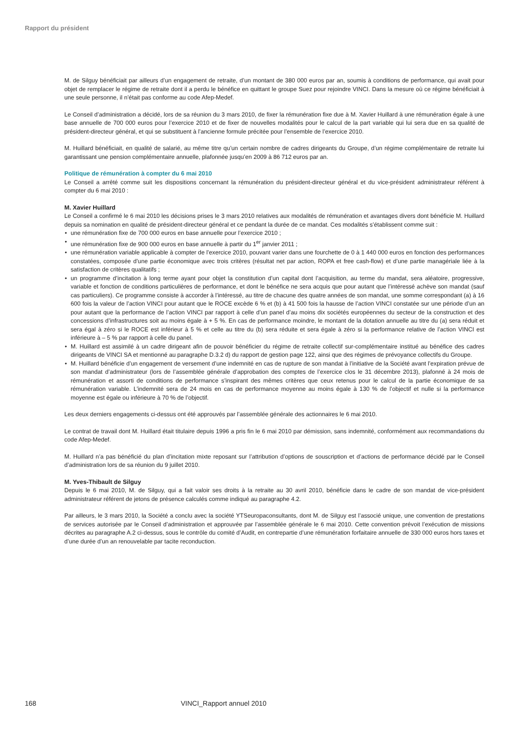Rapport du président
M. de Silguy bénéficiait par ailleurs d’un engagement de retraite, d’un montant de 380 000 euros par an, soumis à conditions de performance, qui avait pour objet de remplacer le régime de retraite dont il a perdu le bénéfice en quittant le groupe Suez pour rejoindre VINCI. Dans la mesure où ce régime bénéficiait à une seule personne, il n’était pas conforme au code Afep-Medef.
Le Conseil d’administration a décidé, lors de sa réunion du 3 mars 2010, de fixer la rémunération fixe due à M. Xavier Huillard à une rémunération égale à une base annuelle de 700 000 euros pour l’exercice 2010 et de fixer de nouvelles modalités pour le calcul de la part variable qui lui sera due en sa qualité de président-directeur général, et qui se substituent à l’ancienne formule précitée pour l’ensemble de l’exercice 2010.
M. Huillard bénéficiait, en qualité de salarié, au même titre qu’un certain nombre de cadres dirigeants du Groupe, d’un régime complémentaire de retraite lui garantissant une pension complémentaire annuelle, plafonnée jusqu’en 2009 à 86 712 euros par an.
Politique de rémunération à compter du 6 mai 2010
Le Conseil a arrêté comme suit les dispositions concernant la rémunération du président-directeur général et du vice-président administrateur référent à compter du 6 mai 2010 :
M. Xavier Huillard
Le Conseil a confirmé le 6 mai 2010 les décisions prises le 3 mars 2010 relatives aux modalités de rémunération et avantages divers dont bénéficie M. Huillard depuis sa nomination en qualité de président-directeur général et ce pendant la durée de ce mandat. Ces modalités s’établissent comme suit :
• une rémunération fixe de 700 000 euros en base annuelle pour l’exercice 2010 ;
• une rémunération fixe de 900 000 euros en base annuelle à partir du 1<sup>er</sup> janvier 2011 ;
• une rémunération variable applicable à compter de l’exercice 2010, pouvant varier dans une fourchette de 0 à 1 440 000 euros en fonction des performances constatées, composée d’une partie économique avec trois critères (résultat net par action, ROPA et free cash-flow) et d’une partie managériale liée à la satisfaction de critères qualitatifs ;
• un programme d’incitation à long terme ayant pour objet la constitution d’un capital dont l’acquisition, au terme du mandat, sera aléatoire, progressive, variable et fonction de conditions particulières de performance, et dont le bénéfice ne sera acquis que pour autant que l’intéressé achève son mandat (sauf cas particuliers). Ce programme consiste à accorder à l’intéressé, au titre de chacune des quatre années de son mandat, une somme correspondant (a) à 16 600 fois la valeur de l’action VINCI pour autant que le ROCE excède 6 % et (b) à 41 500 fois la hausse de l’action VINCI constatée sur une période d’un an pour autant que la performance de l’action VINCI par rapport à celle d’un panel d’au moins dix sociétés européennes du secteur de la construction et des concessions d’infrastructures soit au moins égale à + 5 %. En cas de performance moindre, le montant de la dotation annuelle au titre du (a) sera réduit et sera égal à zéro si le ROCE est inférieur à 5 % et celle au titre du (b) sera réduite et sera égale à zéro si la performance relative de l’action VINCI est inférieure à – 5 % par rapport à celle du panel.
• M. Huillard est assimilé à un cadre dirigeant afin de pouvoir bénéficier du régime de retraite collectif sur-complémentaire institué au bénéfice des cadres dirigeants de VINCI SA et mentionné au paragraphe D.3.2 d) du rapport de gestion page 122, ainsi que des régimes de prévoyance collectifs du Groupe.
• M. Huillard bénéficie d’un engagement de versement d’une indemnité en cas de rupture de son mandat à l’initiative de la Société avant l’expiration prévue de son mandat d’administrateur (lors de l’assemblée générale d’approbation des comptes de l’exercice clos le 31 décembre 2013), plafonné à 24 mois de rémunération et assorti de conditions de performance s’inspirant des mêmes critères que ceux retenus pour le calcul de la partie économique de sa rémunération variable. L’indemnité sera de 24 mois en cas de performance moyenne au moins égale à 130 % de l’objectif et nulle si la performance moyenne est égale ou inférieure à 70 % de l’objectif.
Les deux derniers engagements ci-dessus ont été approuvés par l’assemblée générale des actionnaires le 6 mai 2010.
Le contrat de travail dont M. Huillard était titulaire depuis 1996 a pris fin le 6 mai 2010 par démission, sans indemnité, conformément aux recommandations du code Afep-Medef.
M. Huillard n’a pas bénéficié du plan d’incitation mixte reposant sur l’attribution d’options de souscription et d’actions de performance décidé par le Conseil d’administration lors de sa réunion du 9 juillet 2010.
M. Yves-Thibault de Silguy
Depuis le 6 mai 2010, M. de Silguy, qui a fait valoir ses droits à la retraite au 30 avril 2010, bénéficie dans le cadre de son mandat de vice-président administrateur référent de jetons de présence calculés comme indiqué au paragraphe 4.2.
Par ailleurs, le 3 mars 2010, la Société a conclu avec la société YTSeuropaconsultants, dont M. de Silguy est l’associé unique, une convention de prestations de services autorisée par le Conseil d’administration et approuvée par l’assemblée générale le 6 mai 2010. Cette convention prévoit l’exécution de missions décrites au paragraphe A.2 ci-dessus, sous le contrôle du comité d’Audit, en contrepartie d’une rémunération forfaitaire annuelle de 330 000 euros hors taxes et d’une durée d’un an renouvelable par tacite reconduction.
168 VINCI_Rapport annuel 2010